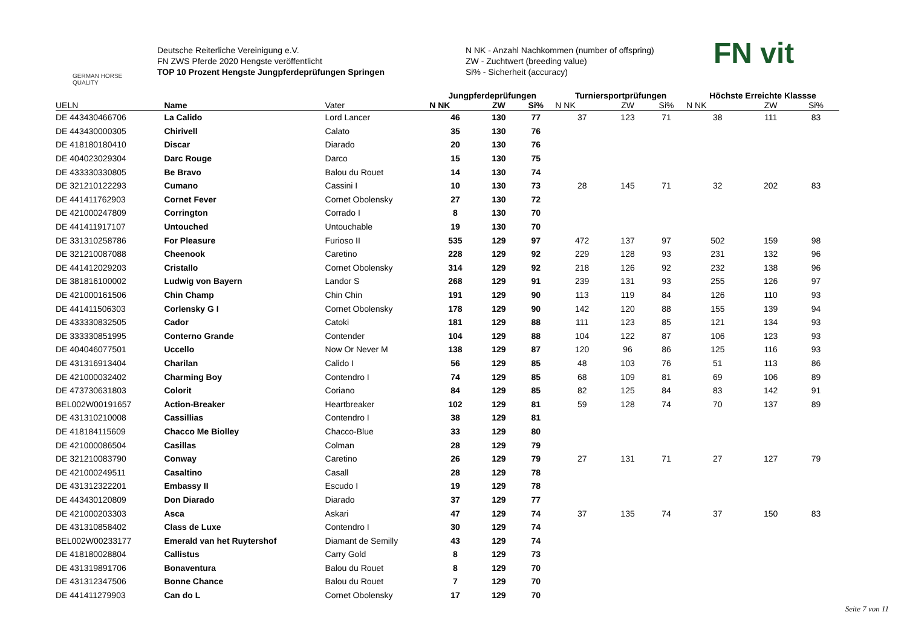GERMAN HORSE
QUALITY
Deutsche Reiterliche Vereinigung e.V.
FN ZWS Pferde 2020 Hengste veröffentlicht
TOP 10 Prozent Hengste Jungpferdeprüfungen Springen
N NK - Anzahl Nachkommen (number of offspring)
ZW - Zuchtwert (breeding value)
Si% - Sicherheit (accuracy)
FN vit
| | | | Jungpferdeprüfungen | | | Turniersportprüfungen | | | Höchste Erreichte Klassse | | |
| --- | --- | --- | --- | --- | --- | --- | --- | --- | --- | --- | --- |
| UELN | Name | Vater | N NK | ZW | Si% | N NK | ZW | Si% | N NK | ZW | Si% |
| DE 443430466706 | La Calido | Lord Lancer | 46 | 130 | 77 | 37 | 123 | 71 | 38 | 111 | 83 |
| DE 443430000305 | Chirivell | Calato | 35 | 130 | 76 | | | | | | |
| DE 418180180410 | Discar | Diarado | 20 | 130 | 76 | | | | | | |
| DE 404023029304 | Darc Rouge | Darco | 15 | 130 | 75 | | | | | | |
| DE 433330330805 | Be Bravo | Balou du Rouet | 14 | 130 | 74 | | | | | | |
| DE 321210122293 | Cumano | Cassini I | 10 | 130 | 73 | 28 | 145 | 71 | 32 | 202 | 83 |
| DE 441411762903 | Cornet Fever | Cornet Obolensky | 27 | 130 | 72 | | | | | | |
| DE 421000247809 | Corrington | Corrado I | 8 | 130 | 70 | | | | | | |
| DE 441411917107 | Untouched | Untouchable | 19 | 130 | 70 | | | | | | |
| DE 331310258786 | For Pleasure | Furioso II | 535 | 129 | 97 | 472 | 137 | 97 | 502 | 159 | 98 |
| DE 321210087088 | Cheenook | Caretino | 228 | 129 | 92 | 229 | 128 | 93 | 231 | 132 | 96 |
| DE 441412029203 | Cristallo | Cornet Obolensky | 314 | 129 | 92 | 218 | 126 | 92 | 232 | 138 | 96 |
| DE 381816100002 | Ludwig von Bayern | Landor S | 268 | 129 | 91 | 239 | 131 | 93 | 255 | 126 | 97 |
| DE 421000161506 | Chin Champ | Chin Chin | 191 | 129 | 90 | 113 | 119 | 84 | 126 | 110 | 93 |
| DE 441411506303 | Corlensky G I | Cornet Obolensky | 178 | 129 | 90 | 142 | 120 | 88 | 155 | 139 | 94 |
| DE 433330832505 | Cador | Catoki | 181 | 129 | 88 | 111 | 123 | 85 | 121 | 134 | 93 |
| DE 333330851995 | Conterno Grande | Contender | 104 | 129 | 88 | 104 | 122 | 87 | 106 | 123 | 93 |
| DE 404046077501 | Uccello | Now Or Never M | 138 | 129 | 87 | 120 | 96 | 86 | 125 | 116 | 93 |
| DE 431316913404 | Charilan | Calido I | 56 | 129 | 85 | 48 | 103 | 76 | 51 | 113 | 86 |
| DE 421000032402 | Charming Boy | Contendro I | 74 | 129 | 85 | 68 | 109 | 81 | 69 | 106 | 89 |
| DE 473730631803 | Colorit | Coriano | 84 | 129 | 85 | 82 | 125 | 84 | 83 | 142 | 91 |
| BEL002W00191657 | Action-Breaker | Heartbreaker | 102 | 129 | 81 | 59 | 128 | 74 | 70 | 137 | 89 |
| DE 431310210008 | Cassillias | Contendro I | 38 | 129 | 81 | | | | | | |
| DE 418184115609 | Chacco Me Biolley | Chacco-Blue | 33 | 129 | 80 | | | | | | |
| DE 421000086504 | Casillas | Colman | 28 | 129 | 79 | | | | | | |
| DE 321210083790 | Conway | Caretino | 26 | 129 | 79 | 27 | 131 | 71 | 27 | 127 | 79 |
| DE 421000249511 | Casaltino | Casall | 28 | 129 | 78 | | | | | | |
| DE 431312322201 | Embassy II | Escudo I | 19 | 129 | 78 | | | | | | |
| DE 443430120809 | Don Diarado | Diarado | 37 | 129 | 77 | | | | | | |
| DE 421000203303 | Asca | Askari | 47 | 129 | 74 | 37 | 135 | 74 | 37 | 150 | 83 |
| DE 431310858402 | Class de Luxe | Contendro I | 30 | 129 | 74 | | | | | | |
| BEL002W00233177 | Emerald van het Ruytershof | Diamant de Semilly | 43 | 129 | 74 | | | | | | |
| DE 418180028804 | Callistus | Carry Gold | 8 | 129 | 73 | | | | | | |
| DE 431319891706 | Bonaventura | Balou du Rouet | 8 | 129 | 70 | | | | | | |
| DE 431312347506 | Bonne Chance | Balou du Rouet | 7 | 129 | 70 | | | | | | |
| DE 441411279903 | Can do L | Cornet Obolensky | 17 | 129 | 70 | | | | | | |
Seite 7 von 11